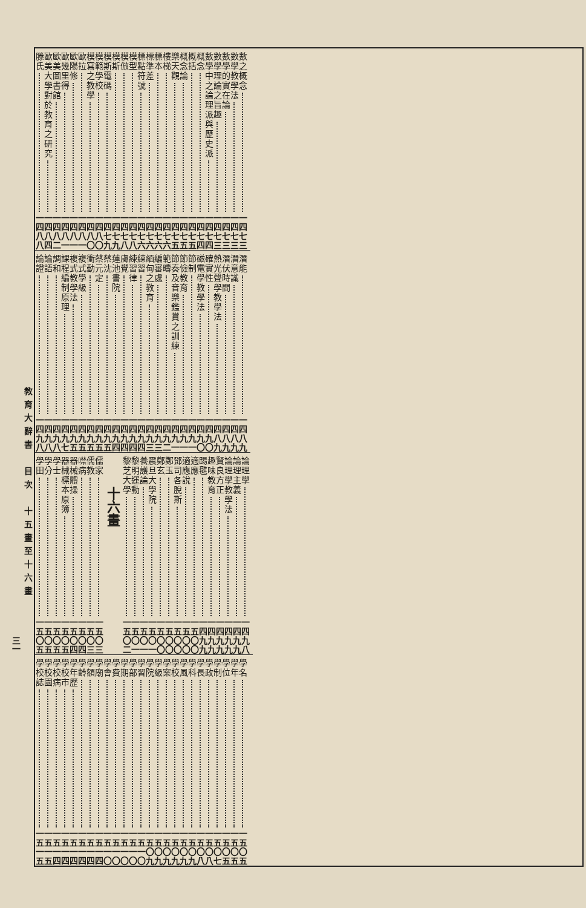數之概念 一四七三
數學教學法 一四七三
數學的實在論 一四七三
數學理論之旨趣 一四七三
數學中之論理派與歷史派 一四七四
概念 一四七四
概括 一四七五
概念論 一四七五
樂天觀 一四七五
樓梯 一四七六
標本 一四七六
標準差 一四七六
標點符號 一四七六
模型 一四七八
模倣 一四七八
模斯 一四七九
模斯電碼 一四七九
模範學校 一四八〇
模寫之教學 一四八〇
歐拉 一四八一
歐陽修 一四八一
歐幾里得 一四八一
歐美圖書館 一四八二
歐美大學對於教育之研究 一四八四
滕氏 一四八八
潛能 一四八九
潛意識 一四八九
潛伏時間 一四八九
熱光聲學教學法 一四八九
確實性 一四九〇
磁電學教學法 一四九〇
節制 一四九一
節儉教育 一四九一
節奏及音樂鑑賞之訓練 一四九一
範疇 一四九二
編審處 一四九三
緬甸之教育 一四九三
練習 一四九四
練習律 一四九四
膚覺 一四九四
蓮池書院 一四九四
蔡沈 一四九五
蔡元定 一四九五
衝動 一四九五
複式學級 一四九五
複式教學法 一四九五
課程編制原理 一四九七
調和 一四九八
論語 一四九八
論證 一四九八
論理學 一四九八
論理主義 一四九九
論理學教學法 一四九九
賢良方正 一四九九
趣味教育 一四九九
踢毽 一四九九
適應 一五〇〇
適應說 一五〇〇
鄧司各脫斯 一五〇〇
鄭玉 一五〇〇
鄭玄 一五〇〇
震旦大學院 一五〇一
養護論 一五〇一
黎明運動 一五〇一
黎芝大學 一五〇二
十六畫
儒家 一五〇三
儒教 一五〇三
噤病 一五〇四
器械體操 一五〇四
器械標本原簿 一五〇五
學士 一五〇五
學分 一五〇五
學田 一五〇五
學名 一五〇五
學年 一五〇五
學位 一五〇五
學制 一五〇七
學政 一五〇八
學長 一五〇八
學科 一五〇九
學風 一五〇九
學校 一五〇九
學案 一五〇九
學級 一五〇九
學院 一五〇九
學習 一五一〇
學部 一五一〇
學期 一五一〇
學費 一五一〇
學會 一五一〇
學廟 一五一四
學額 一五一四
學齡 一五一四
學年歷 一五一四
學校市 一五一四
學校病 一五一四
學校園 一五一五
學校誌 一五一五
教育大辭書　目次　十五畫至十六畫
三一